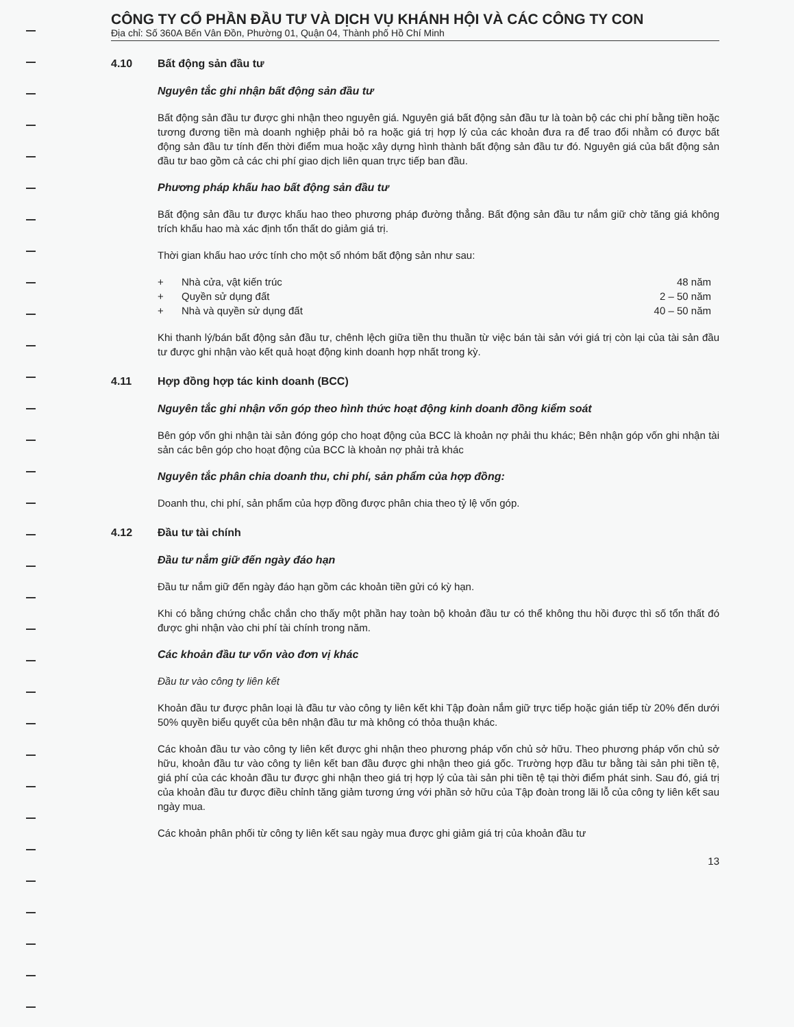CÔNG TY CỔ PHẦN ĐẦU TƯ VÀ DỊCH VỤ KHÁNH HỘI VÀ CÁC CÔNG TY CON
Địa chỉ: Số 360A Bến Vân Đồn, Phường 01, Quận 04, Thành phố Hồ Chí Minh
4.10 Bất động sản đầu tư
Nguyên tắc ghi nhận bất động sản đầu tư
Bất động sản đầu tư được ghi nhận theo nguyên giá. Nguyên giá bất động sản đầu tư là toàn bộ các chi phí bằng tiền hoặc tương đương tiền mà doanh nghiệp phải bỏ ra hoặc giá trị hợp lý của các khoản đưa ra để trao đổi nhằm có được bất động sản đầu tư tính đến thời điểm mua hoặc xây dựng hình thành bất động sản đầu tư đó. Nguyên giá của bất động sản đầu tư bao gồm cả các chi phí giao dịch liên quan trực tiếp ban đầu.
Phương pháp khấu hao bất động sản đầu tư
Bất động sản đầu tư được khấu hao theo phương pháp đường thẳng. Bất động sản đầu tư nắm giữ chờ tăng giá không trích khấu hao mà xác định tổn thất do giảm giá trị.
Thời gian khấu hao ước tính cho một số nhóm bất động sản như sau:
| + | Nhà cửa, vật kiến trúc | 48 năm |
| + | Quyền sử dụng đất | 2 – 50 năm |
| + | Nhà và quyền sử dụng đất | 40 – 50 năm |
Khi thanh lý/bán bất động sản đầu tư, chênh lệch giữa tiền thu thuần từ việc bán tài sản với giá trị còn lại của tài sản đầu tư được ghi nhận vào kết quả hoạt động kinh doanh hợp nhất trong kỳ.
4.11 Hợp đồng hợp tác kinh doanh (BCC)
Nguyên tắc ghi nhận vốn góp theo hình thức hoạt động kinh doanh đồng kiểm soát
Bên góp vốn ghi nhận tài sản đóng góp cho hoạt động của BCC là khoản nợ phải thu khác; Bên nhận góp vốn ghi nhận tài sản các bên góp cho hoạt động của BCC là khoản nợ phải trả khác
Nguyên tắc phân chia doanh thu, chi phí, sản phẩm của hợp đồng:
Doanh thu, chi phí, sản phẩm của hợp đồng được phân chia theo tỷ lệ vốn góp.
4.12 Đầu tư tài chính
Đầu tư nắm giữ đến ngày đáo hạn
Đầu tư nắm giữ đến ngày đáo hạn gồm các khoản tiền gửi có kỳ hạn.
Khi có bằng chứng chắc chắn cho thấy một phần hay toàn bộ khoản đầu tư có thể không thu hồi được thì số tổn thất đó được ghi nhận vào chi phí tài chính trong năm.
Các khoản đầu tư vốn vào đơn vị khác
Đầu tư vào công ty liên kết
Khoản đầu tư được phân loại là đầu tư vào công ty liên kết khi Tập đoàn nắm giữ trực tiếp hoặc gián tiếp từ 20% đến dưới 50% quyền biểu quyết của bên nhận đầu tư mà không có thỏa thuận khác.
Các khoản đầu tư vào công ty liên kết được ghi nhận theo phương pháp vốn chủ sở hữu. Theo phương pháp vốn chủ sở hữu, khoản đầu tư vào công ty liên kết ban đầu được ghi nhận theo giá gốc. Trường hợp đầu tư bằng tài sản phi tiền tệ, giá phí của các khoản đầu tư được ghi nhận theo giá trị hợp lý của tài sản phi tiền tệ tại thời điểm phát sinh. Sau đó, giá trị của khoản đầu tư được điều chỉnh tăng giảm tương ứng với phần sở hữu của Tập đoàn trong lãi lỗ của công ty liên kết sau ngày mua.
Các khoản phân phối từ công ty liên kết sau ngày mua được ghi giảm giá trị của khoản đầu tư
13